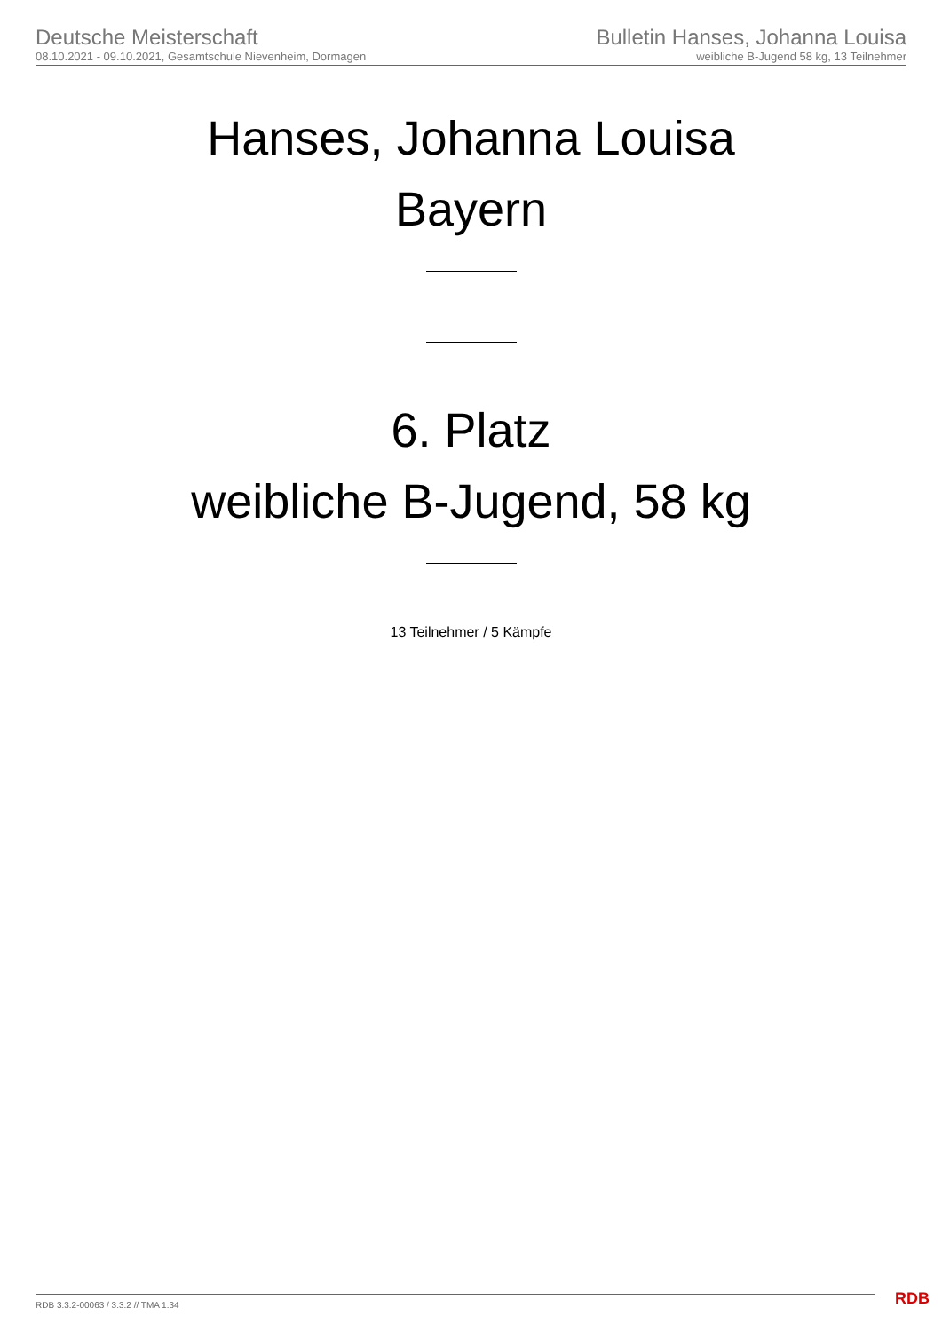Deutsche Meisterschaft
08.10.2021 - 09.10.2021, Gesamtschule Nievenheim, Dormagen
Bulletin Hanses, Johanna Louisa
weibliche B-Jugend 58 kg, 13 Teilnehmer
Hanses, Johanna Louisa
Bayern
6. Platz
weibliche B-Jugend, 58 kg
13 Teilnehmer / 5 Kämpfe
RDB 3.3.2-00063 / 3.3.2 // TMA 1.34
RDB